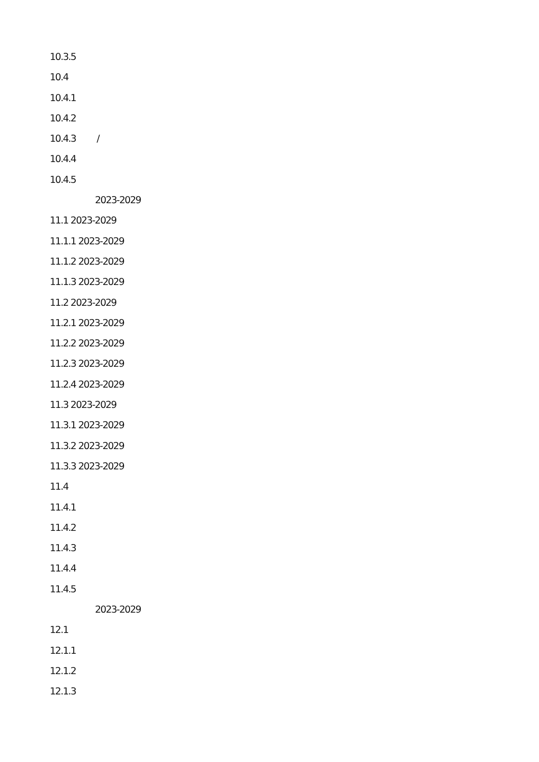10.3.5
10.4
10.4.1
10.4.2
10.4.3 /
10.4.4
10.4.5
2023-2029
11.1 2023-2029
11.1.1 2023-2029
11.1.2 2023-2029
11.1.3 2023-2029
11.2 2023-2029
11.2.1 2023-2029
11.2.2 2023-2029
11.2.3 2023-2029
11.2.4 2023-2029
11.3 2023-2029
11.3.1 2023-2029
11.3.2 2023-2029
11.3.3 2023-2029
11.4
11.4.1
11.4.2
11.4.3
11.4.4
11.4.5
2023-2029
12.1
12.1.1
12.1.2
12.1.3